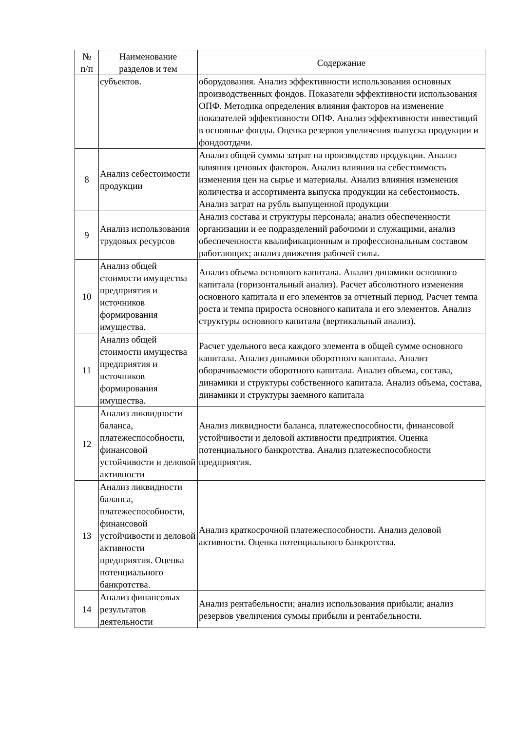| № п/п | Наименование разделов и тем | Содержание |
| --- | --- | --- |
| | субъектов. | оборудования. Анализ эффективности использования основных производственных фондов. Показатели эффективности использования ОПФ. Методика определения влияния факторов на изменение показателей эффективности ОПФ. Анализ эффективности инвестиций в основные фонды. Оценка резервов увеличения выпуска продукции и фондоотдачи. |
| 8 | Анализ себестоимости продукции | Анализ общей суммы затрат на производство продукции. Анализ влияния ценовых факторов. Анализ влияния на себестоимость изменения цен на сырье и материалы. Анализ влияния изменения количества и ассортимента выпуска продукции на себестоимость. Анализ затрат на рубль выпущенной продукции |
| 9 | Анализ использования трудовых ресурсов | Анализ состава и структуры персонала; анализ обеспеченности организации и ее подразделений рабочими и служащими, анализ обеспеченности квалификационным и профессиональным составом работающих; анализ движения рабочей силы. |
| 10 | Анализ общей стоимости имущества предприятия и источников формирования имущества. | Анализ объема основного капитала. Анализ динамики основного капитала (горизонтальный анализ). Расчет абсолютного изменения основного капитала и его элементов за отчетный период. Расчет темпа роста и темпа прироста основного капитала и его элементов. Анализ структуры основного капитала (вертикальный анализ). |
| 11 | Анализ общей стоимости имущества предприятия и источников формирования имущества. | Расчет удельного веса каждого элемента в общей сумме основного капитала. Анализ динамики оборотного капитала. Анализ оборачиваемости оборотного капитала. Анализ объема, состава, динамики и структуры собственного капитала. Анализ объема, состава, динамики и структуры заемного капитала |
| 12 | Анализ ликвидности баланса, платежеспособности, финансовой устойчивости и деловой активности | Анализ ликвидности баланса, платежеспособности, финансовой устойчивости и деловой активности предприятия. Оценка потенциального банкротства. Анализ платежеспособности предприятия. |
| 13 | Анализ ликвидности баланса, платежеспособности, финансовой устойчивости и деловой активности предприятия. Оценка потенциального банкротства. | Анализ краткосрочной платежеспособности. Анализ деловой активности. Оценка потенциального банкротства. |
| 14 | Анализ финансовых результатов деятельности | Анализ рентабельности; анализ использования прибыли; анализ резервов увеличения суммы прибыли и рентабельности. |